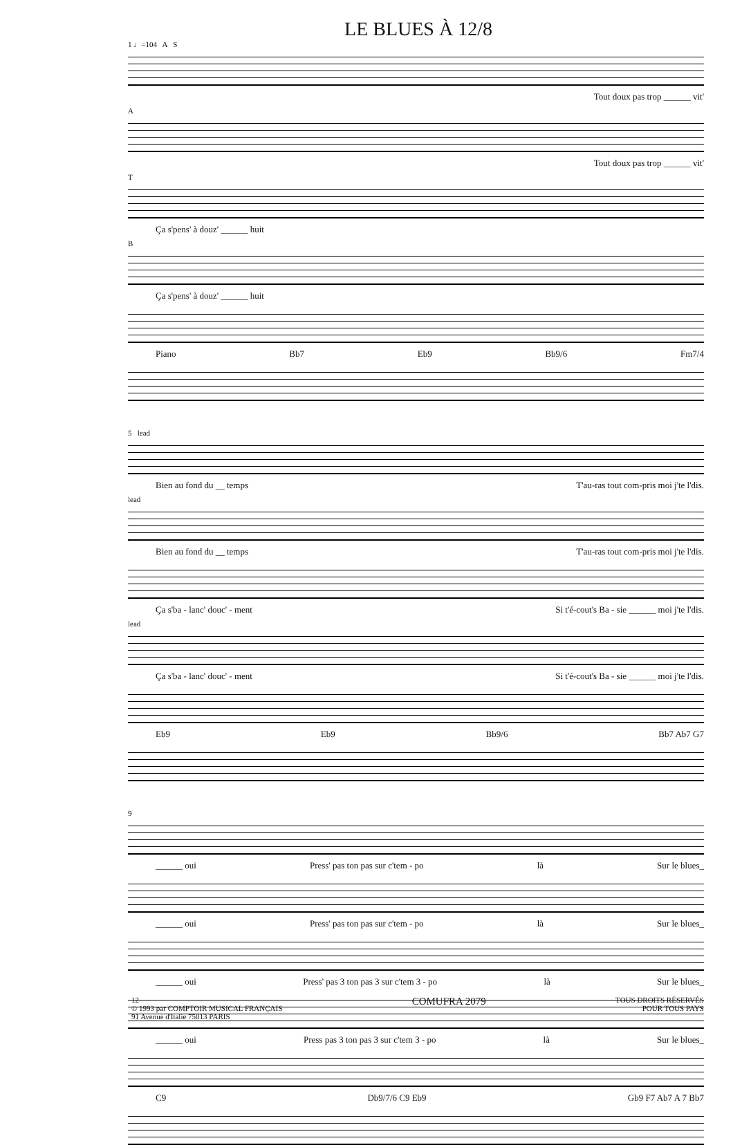LE BLUES À 12/8
1 ♩=104 A S
Tout doux pas trop ______ vit'
A
Tout doux pas trop ______ vit'
T
Ça s'pens' à douz' ______ huit
B
Ça s'pens' à douz' ______ huit
Piano Bb7 Eb9 Bb9/6 Fm7/4
5 lead
Bien au fond du __ temps T'au-ras tout com-pris moi j'te l'dis.
lead
Bien au fond du __ temps T'au-ras tout com-pris moi j'te l'dis.
Ça s'ba - lanc' douc' - ment Si t'é-cout's Ba - sie ______ moi j'te l'dis.
lead
Ça s'ba - lanc' douc' - ment Si t'é-cout's Ba - sie ______ moi j'te l'dis.
Eb9 Eb9 Bb9/6 Bb7 Ab7 G7
9
______ oui Press' pas ton pas sur c'tem - po là Sur le blues_
______ oui Press' pas ton pas sur c'tem - po là Sur le blues_
______ oui Press' pas 3 ton pas 3 sur c'tem 3 - po là Sur le blues_
______ oui Press pas 3 ton pas 3 sur c'tem 3 - po là Sur le blues_
C9 Db9/7/6 C9 Eb9 Gb9 F7 Ab7 A 7 Bb7
12
© 1993 par COMPTOIR MUSICAL FRANÇAIS
91 Avenue d'Italie 75013 PARIS COMUFRA 2079 TOUS DROITS RÉSERVÉS
POUR TOUS PAYS